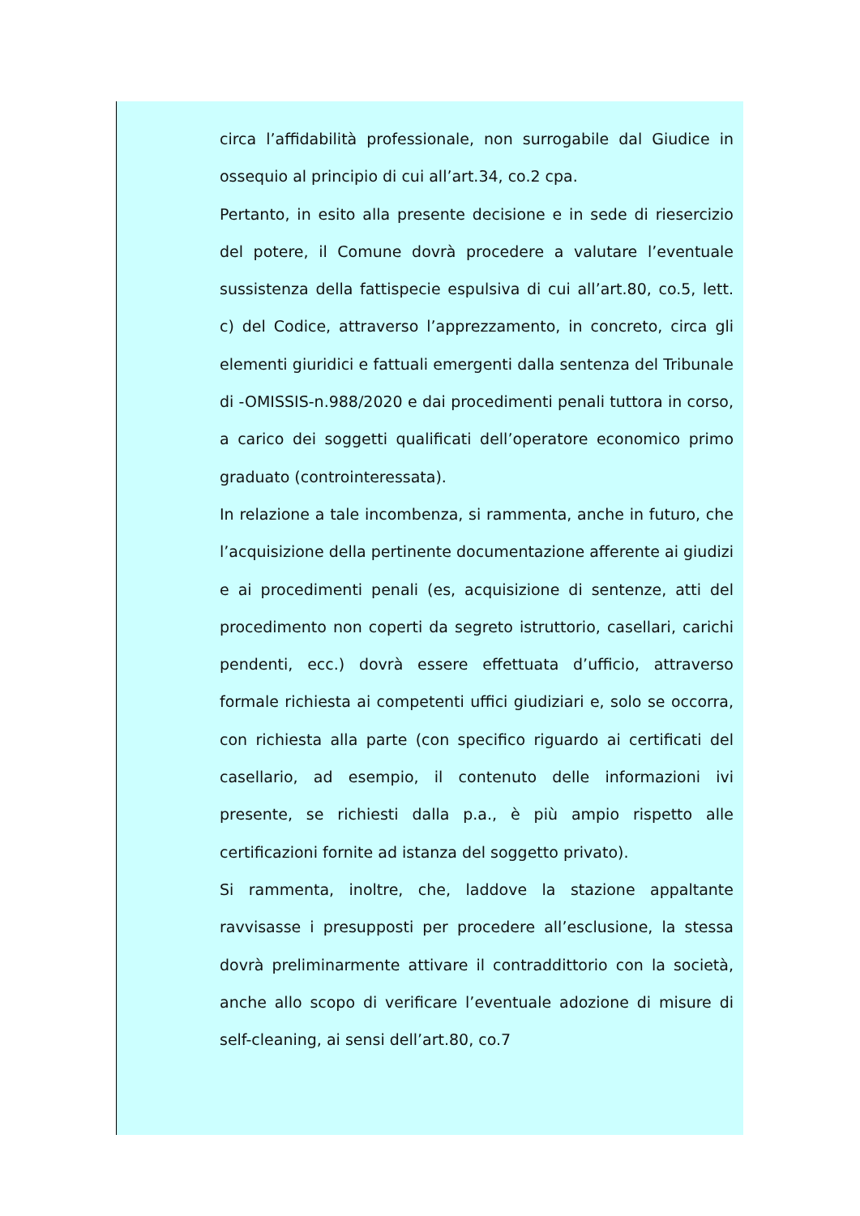circa l’affidabilità professionale, non surrogabile dal Giudice in ossequio al principio di cui all’art.34, co.2 cpa.
Pertanto, in esito alla presente decisione e in sede di riesercizio del potere, il Comune dovrà procedere a valutare l’eventuale sussistenza della fattispecie espulsiva di cui all’art.80, co.5, lett. c) del Codice, attraverso l’apprezzamento, in concreto, circa gli elementi giuridici e fattuali emergenti dalla sentenza del Tribunale di -OMISSIS-n.988/2020 e dai procedimenti penali tuttora in corso, a carico dei soggetti qualificati dell’operatore economico primo graduato (controinteressata).
In relazione a tale incombenza, si rammenta, anche in futuro, che l’acquisizione della pertinente documentazione afferente ai giudizi e ai procedimenti penali (es, acquisizione di sentenze, atti del procedimento non coperti da segreto istruttorio, casellari, carichi pendenti, ecc.) dovrà essere effettuata d’ufficio, attraverso formale richiesta ai competenti uffici giudiziari e, solo se occorra, con richiesta alla parte (con specifico riguardo ai certificati del casellario, ad esempio, il contenuto delle informazioni ivi presente, se richiesti dalla p.a., è più ampio rispetto alle certificazioni fornite ad istanza del soggetto privato).
Si rammenta, inoltre, che, laddove la stazione appaltante ravvisasse i presupposti per procedere all’esclusione, la stessa dovrà preliminarmente attivare il contraddittorio con la società, anche allo scopo di verificare l’eventuale adozione di misure di self-cleaning, ai sensi dell’art.80, co.7